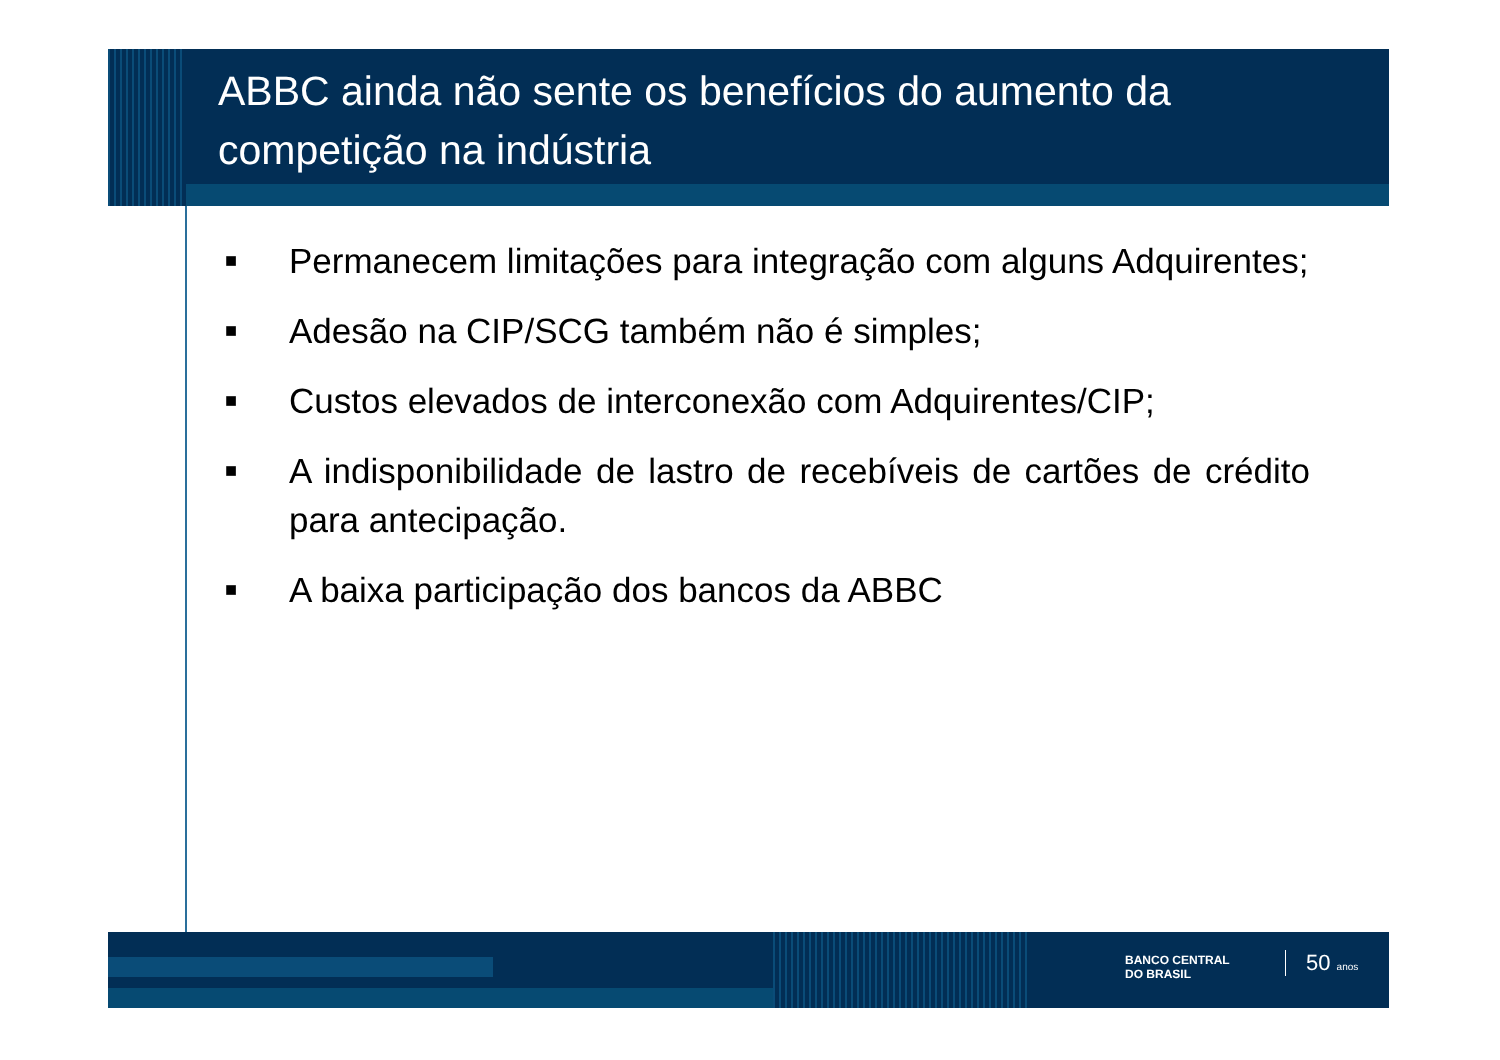ABBC ainda não sente os benefícios do aumento da competição na indústria
■ Permanecem limitações para integração com alguns Adquirentes;
■ Adesão na CIP/SCG também não é simples;
■ Custos elevados de interconexão com Adquirentes/CIP;
■ A indisponibilidade de lastro de recebíveis de cartões de crédito para antecipação.
■ A baixa participação dos bancos da ABBC
BANCO CENTRAL
DO BRASIL
50 anos